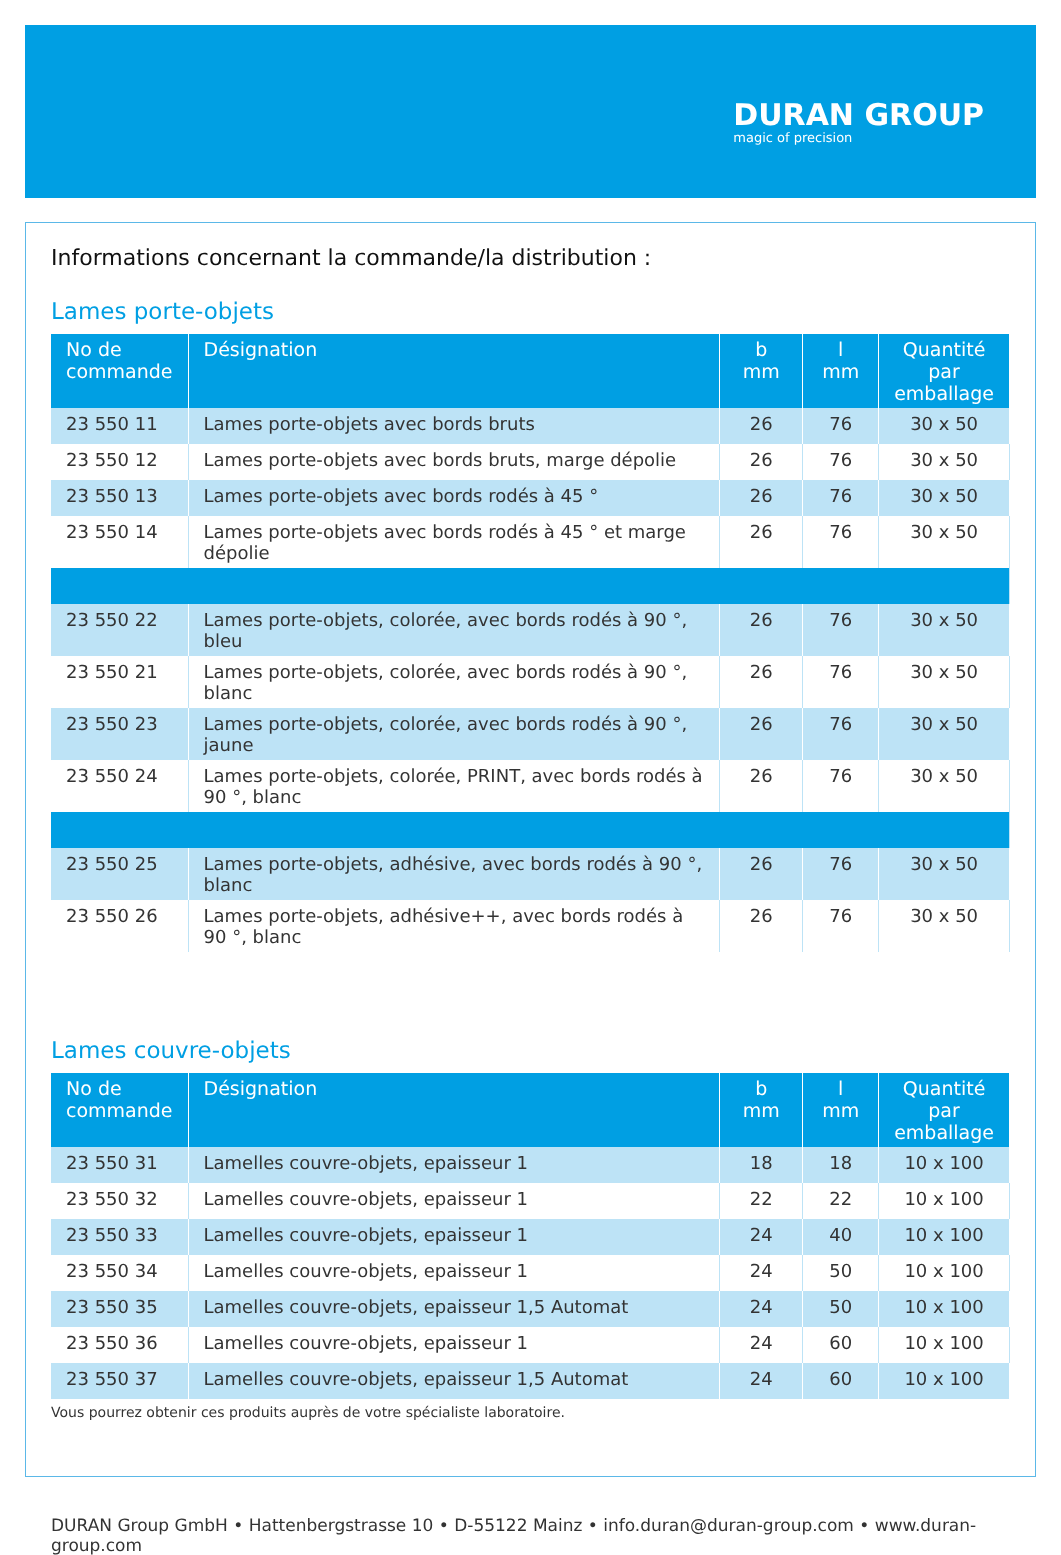DURAN GROUP
magic of precision
Informations concernant la commande/la distribution :
Lames porte-objets
| No de commande | Désignation | b mm | l mm | Quantité par emballage |
| --- | --- | --- | --- | --- |
| 23 550 11 | Lames porte-objets avec bords bruts | 26 | 76 | 30 x 50 |
| 23 550 12 | Lames porte-objets avec bords bruts, marge dépolie | 26 | 76 | 30 x 50 |
| 23 550 13 | Lames porte-objets avec bords rodés à 45 ° | 26 | 76 | 30 x 50 |
| 23 550 14 | Lames porte-objets avec bords rodés à 45 ° et marge dépolie | 26 | 76 | 30 x 50 |
| 23 550 22 | Lames porte-objets, colorée, avec bords rodés à 90 °, bleu | 26 | 76 | 30 x 50 |
| 23 550 21 | Lames porte-objets, colorée, avec bords rodés à 90 °, blanc | 26 | 76 | 30 x 50 |
| 23 550 23 | Lames porte-objets, colorée, avec bords rodés à 90 °, jaune | 26 | 76 | 30 x 50 |
| 23 550 24 | Lames porte-objets, colorée, PRINT, avec bords rodés à 90 °, blanc | 26 | 76 | 30 x 50 |
| 23 550 25 | Lames porte-objets, adhésive, avec bords rodés à 90 °, blanc | 26 | 76 | 30 x 50 |
| 23 550 26 | Lames porte-objets, adhésive++, avec bords rodés à 90 °, blanc | 26 | 76 | 30 x 50 |
Lames couvre-objets
| No de commande | Désignation | b mm | l mm | Quantité par emballage |
| --- | --- | --- | --- | --- |
| 23 550 31 | Lamelles couvre-objets, epaisseur 1 | 18 | 18 | 10 x 100 |
| 23 550 32 | Lamelles couvre-objets, epaisseur 1 | 22 | 22 | 10 x 100 |
| 23 550 33 | Lamelles couvre-objets, epaisseur 1 | 24 | 40 | 10 x 100 |
| 23 550 34 | Lamelles couvre-objets, epaisseur 1 | 24 | 50 | 10 x 100 |
| 23 550 35 | Lamelles couvre-objets, epaisseur 1,5 Automat | 24 | 50 | 10 x 100 |
| 23 550 36 | Lamelles couvre-objets, epaisseur 1 | 24 | 60 | 10 x 100 |
| 23 550 37 | Lamelles couvre-objets, epaisseur 1,5 Automat | 24 | 60 | 10 x 100 |
Vous pourrez obtenir ces produits auprès de votre spécialiste laboratoire.
DURAN Group GmbH • Hattenbergstrasse 10 • D-55122 Mainz • info.duran@duran-group.com • www.duran-group.com